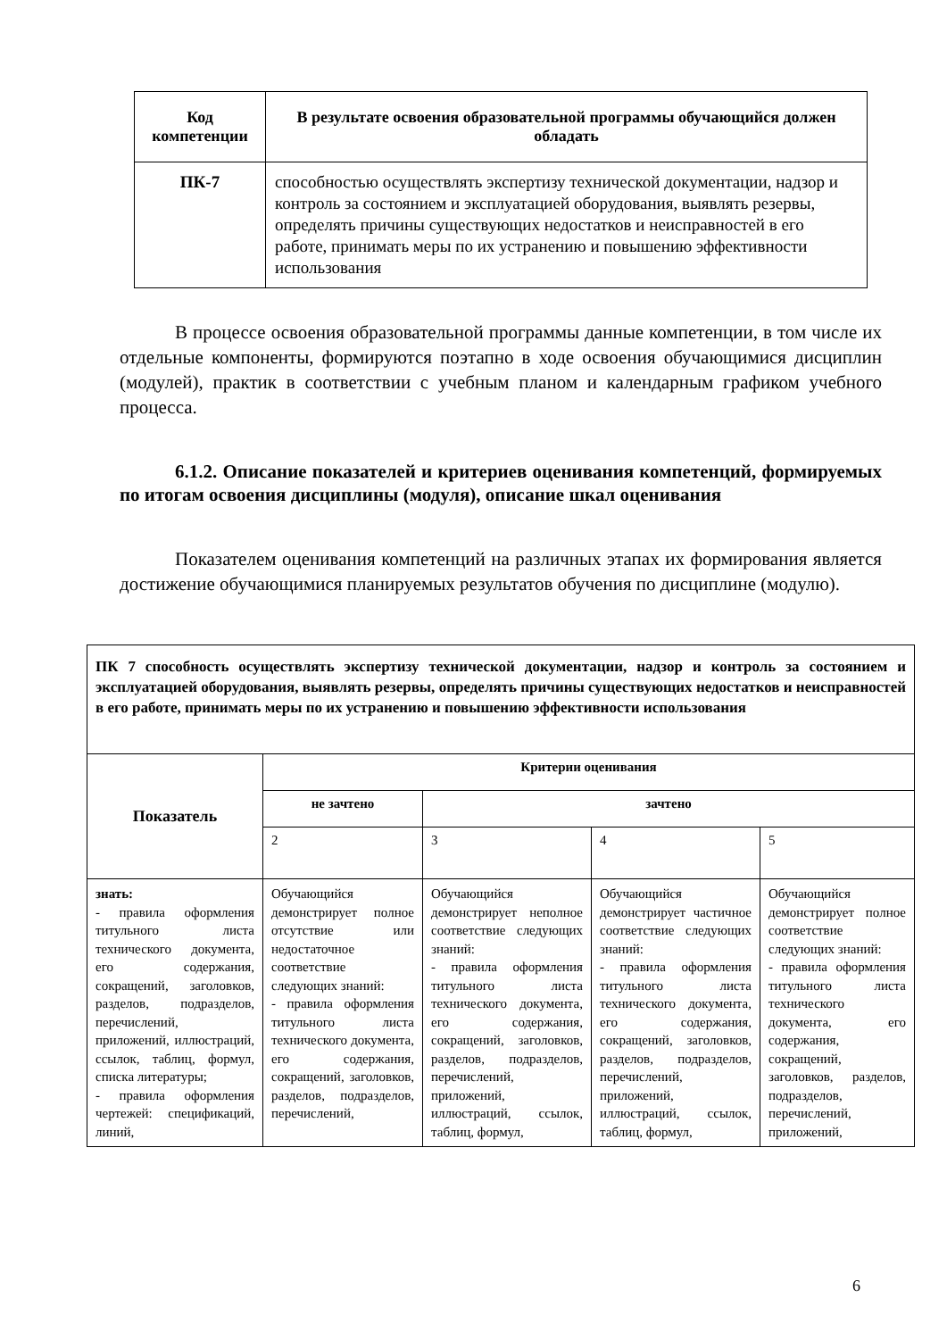| Код компетенции | В результате освоения образовательной программы обучающийся должен обладать |
| --- | --- |
| ПК-7 | способностью осуществлять экспертизу технической документации, надзор и контроль за состоянием и эксплуатацией оборудования, выявлять резервы, определять причины существующих недостатков и неисправностей в его работе, принимать меры по их устранению и повышению эффективности использования |
В процессе освоения образовательной программы данные компетенции, в том числе их отдельные компоненты, формируются поэтапно в ходе освоения обучающимися дисциплин (модулей), практик в соответствии с учебным планом и календарным графиком учебного процесса.
6.1.2. Описание показателей и критериев оценивания компетенций, формируемых по итогам освоения дисциплины (модуля), описание шкал оценивания
Показателем оценивания компетенций на различных этапах их формирования является достижение обучающимися планируемых результатов обучения по дисциплине (модулю).
| ПК 7 способность осуществлять экспертизу технической документации, надзор и контроль за состоянием и эксплуатацией оборудования, выявлять резервы, определять причины существующих недостатков и неисправностей в его работе, принимать меры по их устранению и повышению эффективности использования | | | | |
| --- | --- | --- | --- | --- |
| Показатель | Критерии оценивания | | | |
| | не зачтено | зачтено | | |
| | 2 | 3 | 4 | 5 |
| знать: - правила оформления титульного листа технического документа, его содержания, сокращений, заголовков, разделов, подразделов, перечислений, приложений, иллюстраций, ссылок, таблиц, формул, списка литературы; - правила оформления чертежей: спецификаций, линий, | Обучающийся демонстрирует полное отсутствие или недостаточное соответствие следующих знаний: - правила оформления титульного листа технического документа, его содержания, сокращений, заголовков, разделов, подразделов, перечислений, | Обучающийся демонстрирует неполное соответствие следующих знаний: - правила оформления титульного листа технического документа, его содержания, сокращений, заголовков, разделов, подразделов, перечислений, приложений, иллюстраций, ссылок, таблиц, формул, | Обучающийся демонстрирует частичное соответствие следующих знаний: - правила оформления титульного листа технического документа, его содержания, сокращений, заголовков, разделов, подразделов, перечислений, приложений, иллюстраций, ссылок, таблиц, формул, | Обучающийся демонстрирует полное соответствие следующих знаний: - правила оформления титульного листа технического документа, его содержания, сокращений, заголовков, разделов, подразделов, перечислений, приложений, |
6